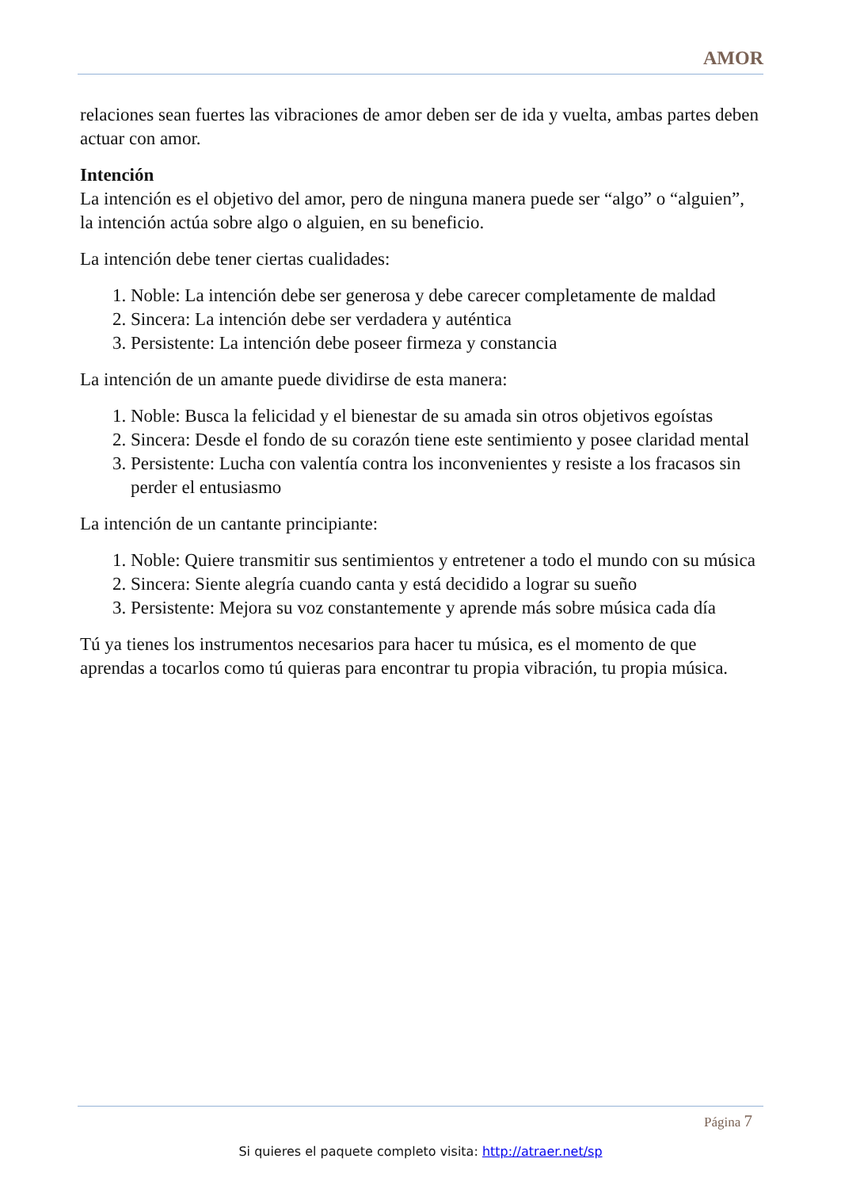AMOR
relaciones sean fuertes las vibraciones de amor deben ser de ida y vuelta, ambas partes deben actuar con amor.
Intención
La intención es el objetivo del amor, pero de ninguna manera puede ser “algo” o “alguien”, la intención actúa sobre algo o alguien, en su beneficio.
La intención debe tener ciertas cualidades:
1. Noble: La intención debe ser generosa y debe carecer completamente de maldad
2. Sincera: La intención debe ser verdadera y auténtica
3. Persistente: La intención debe poseer firmeza y constancia
La intención de un amante puede dividirse de esta manera:
1. Noble: Busca la felicidad y el bienestar de su amada sin otros objetivos egoístas
2. Sincera: Desde el fondo de su corazón tiene este sentimiento y posee claridad mental
3. Persistente: Lucha con valentía contra los inconvenientes y resiste a los fracasos sin perder el entusiasmo
La intención de un cantante principiante:
1. Noble: Quiere transmitir sus sentimientos y entretener a todo el mundo con su música
2. Sincera: Siente alegría cuando canta y está decidido a lograr su sueño
3. Persistente: Mejora su voz constantemente y aprende más sobre música cada día
Tú ya tienes los instrumentos necesarios para hacer tu música, es el momento de que aprendas a tocarlos como tú quieras para encontrar tu propia vibración, tu propia música.
Página 7
Si quieres el paquete completo visita: http://atraer.net/sp